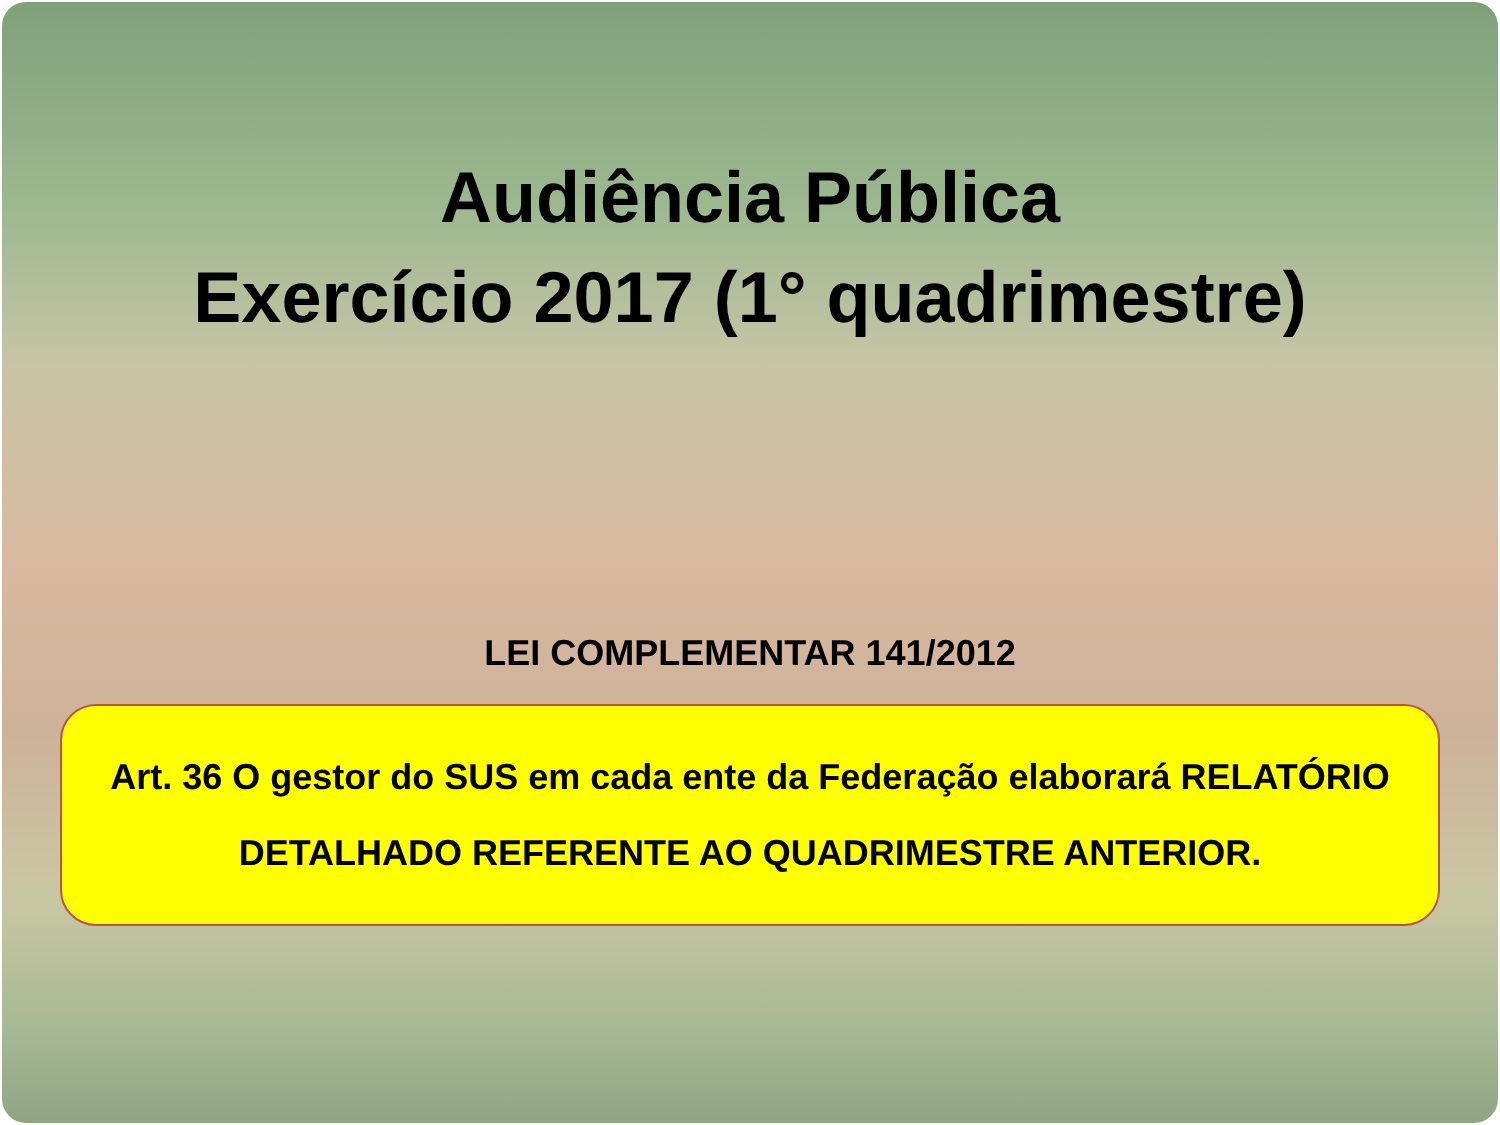Audiência Pública
Exercício 2017 (1° quadrimestre)
LEI COMPLEMENTAR 141/2012
Art. 36 O gestor do SUS em cada ente da Federação elaborará RELATÓRIO
DETALHADO REFERENTE AO QUADRIMESTRE ANTERIOR.